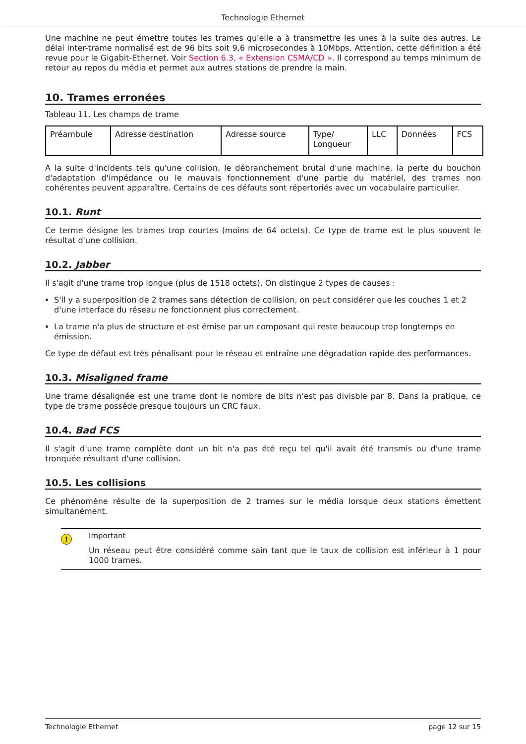Technologie Ethernet
Une machine ne peut émettre toutes les trames qu'elle a à transmettre les unes à la suite des autres. Le délai inter-trame normalisé est de 96 bits soit 9,6 microsecondes à 10Mbps. Attention, cette définition a été revue pour le Gigabit-Ethernet. Voir Section 6.3, « Extension CSMA/CD ». Il correspond au temps minimum de retour au repos du média et permet aux autres stations de prendre la main.
10. Trames erronées
Tableau 11. Les champs de trame
| Préambule | Adresse destination | Adresse source | Type/ Longueur | LLC | Données | FCS |
A la suite d'incidents tels qu'une collision, le débranchement brutal d'une machine, la perte du bouchon d'adaptation d'impédance ou le mauvais fonctionnement d'une partie du matériel, des trames non cohérentes peuvent apparaître. Certains de ces défauts sont répertoriés avec un vocabulaire particulier.
10.1. Runt
Ce terme désigne les trames trop courtes (moins de 64 octets). Ce type de trame est le plus souvent le résultat d'une collision.
10.2. Jabber
Il s'agit d'une trame trop longue (plus de 1518 octets). On distingue 2 types de causes :
S'il y a superposition de 2 trames sans détection de collision, on peut considérer que les couches 1 et 2 d'une interface du réseau ne fonctionnent plus correctement.
La trame n'a plus de structure et est émise par un composant qui reste beaucoup trop longtemps en émission.
Ce type de défaut est très pénalisant pour le réseau et entraîne une dégradation rapide des performances.
10.3. Misaligned frame
Une trame désalignée est une trame dont le nombre de bits n'est pas divisble par 8. Dans la pratique, ce type de trame possède presque toujours un CRC faux.
10.4. Bad FCS
Il s'agit d'une trame complète dont un bit n'a pas été reçu tel qu'il avait été transmis ou d'une trame tronquée résultant d'une collision.
10.5. Les collisions
Ce phénomène résulte de la superposition de 2 trames sur le média lorsque deux stations émettent simultanément.
!
Important
Un réseau peut être considéré comme sain tant que le taux de collision est inférieur à 1 pour 1000 trames.
Technologie Ethernet page 12 sur 15